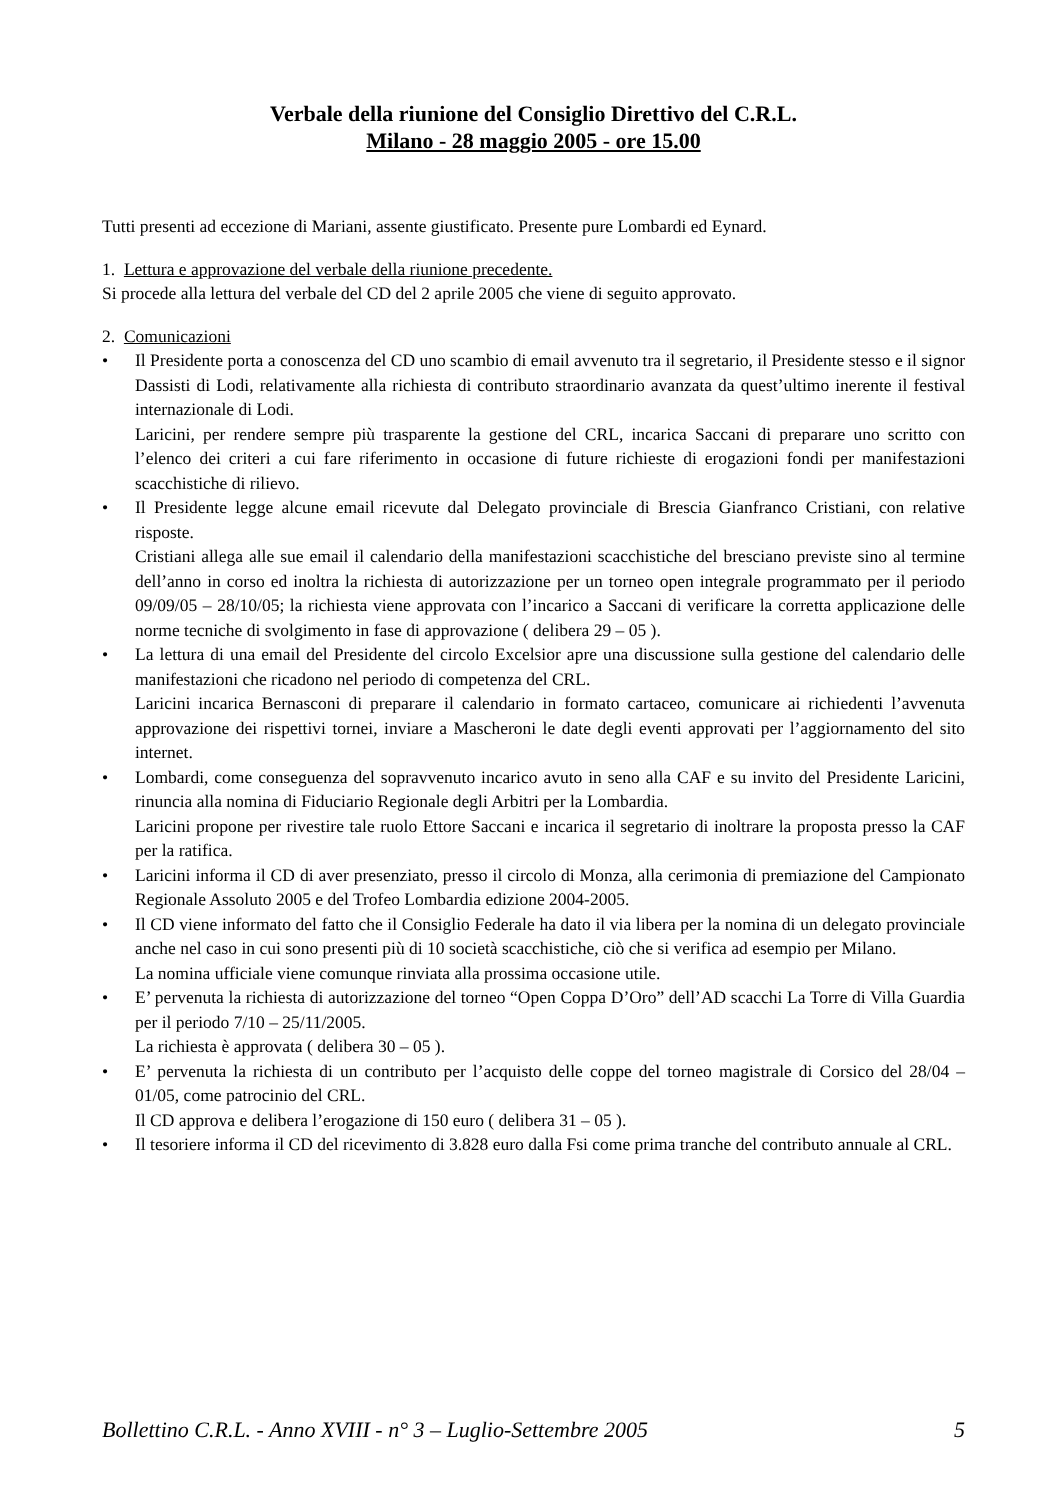Verbale della riunione del Consiglio Direttivo del C.R.L.
Milano - 28 maggio 2005 - ore 15.00
Tutti presenti ad eccezione di Mariani, assente giustificato. Presente pure Lombardi ed Eynard.
1. Lettura e approvazione del verbale della riunione precedente.
Si procede alla lettura del verbale del CD del 2 aprile 2005 che viene di seguito approvato.
2. Comunicazioni
• Il Presidente porta a conoscenza del CD uno scambio di email avvenuto tra il segretario, il Presidente stesso e il signor Dassisti di Lodi, relativamente alla richiesta di contributo straordinario avanzata da quest’ultimo inerente il festival internazionale di Lodi.
Laricini, per rendere sempre più trasparente la gestione del CRL, incarica Saccani di preparare uno scritto con l’elenco dei criteri a cui fare riferimento in occasione di future richieste di erogazioni fondi per manifestazioni scacchistiche di rilievo.
• Il Presidente legge alcune email ricevute dal Delegato provinciale di Brescia Gianfranco Cristiani, con relative risposte.
Cristiani allega alle sue email il calendario della manifestazioni scacchistiche del bresciano previste sino al termine dell’anno in corso ed inoltra la richiesta di autorizzazione per un torneo open integrale programmato per il periodo 09/09/05 – 28/10/05; la richiesta viene approvata con l’incarico a Saccani di verificare la corretta applicazione delle norme tecniche di svolgimento in fase di approvazione ( delibera 29 – 05 ).
• La lettura di una email del Presidente del circolo Excelsior apre una discussione sulla gestione del calendario delle manifestazioni che ricadono nel periodo di competenza del CRL.
Laricini incarica Bernasconi di preparare il calendario in formato cartaceo, comunicare ai richiedenti l’avvenuta approvazione dei rispettivi tornei, inviare a Mascheroni le date degli eventi approvati per l’aggiornamento del sito internet.
• Lombardi, come conseguenza del sopravvenuto incarico avuto in seno alla CAF e su invito del Presidente Laricini, rinuncia alla nomina di Fiduciario Regionale degli Arbitri per la Lombardia.
Laricini propone per rivestire tale ruolo Ettore Saccani e incarica il segretario di inoltrare la proposta presso la CAF per la ratifica.
• Laricini informa il CD di aver presenziato, presso il circolo di Monza, alla cerimonia di premiazione del Campionato Regionale Assoluto 2005 e del Trofeo Lombardia edizione 2004-2005.
• Il CD viene informato del fatto che il Consiglio Federale ha dato il via libera per la nomina di un delegato provinciale anche nel caso in cui sono presenti più di 10 società scacchistiche, ciò che si verifica ad esempio per Milano.
La nomina ufficiale viene comunque rinviata alla prossima occasione utile.
• E’ pervenuta la richiesta di autorizzazione del torneo “Open Coppa D’Oro” dell’AD scacchi La Torre di Villa Guardia per il periodo 7/10 – 25/11/2005.
La richiesta è approvata ( delibera 30 – 05 ).
• E’ pervenuta la richiesta di un contributo per l’acquisto delle coppe del torneo magistrale di Corsico del 28/04 – 01/05, come patrocinio del CRL.
Il CD approva e delibera l’erogazione di 150 euro ( delibera 31 – 05 ).
• Il tesoriere informa il CD del ricevimento di 3.828 euro dalla Fsi come prima tranche del contributo annuale al CRL.
Bollettino C.R.L. - Anno XVIII - n° 3 – Luglio-Settembre 2005 5